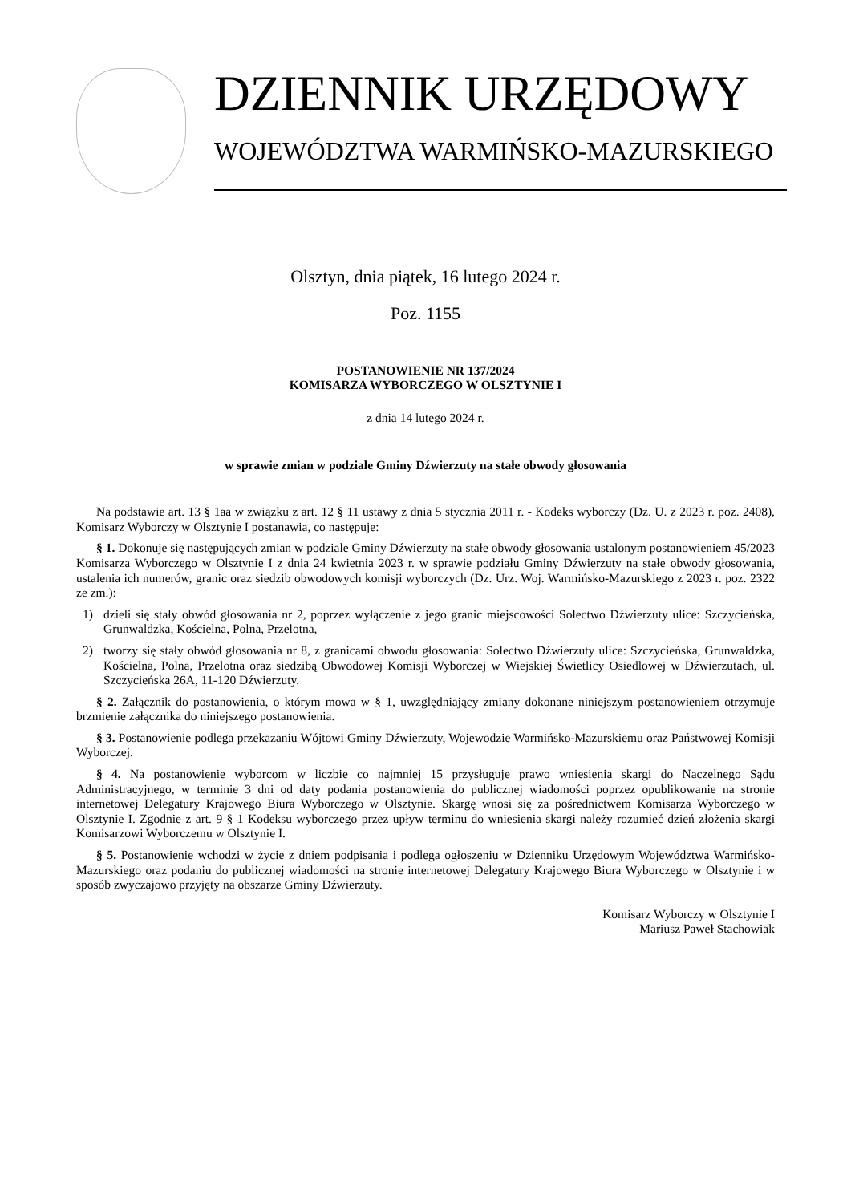DZIENNIK URZĘDOWY
WOJEWÓDZTWA WARMIŃSKO-MAZURSKIEGO
Olsztyn, dnia piątek, 16 lutego 2024 r.
Poz. 1155
POSTANOWIENIE NR 137/2024
KOMISARZA WYBORCZEGO W OLSZTYNIE I
z dnia 14 lutego 2024 r.
w sprawie zmian w podziale Gminy Dźwierzuty na stałe obwody głosowania
Na podstawie art. 13 § 1aa w związku z art. 12 § 11 ustawy z dnia 5 stycznia 2011 r. - Kodeks wyborczy (Dz. U. z 2023 r. poz. 2408), Komisarz Wyborczy w Olsztynie I postanawia, co następuje:
§ 1. Dokonuje się następujących zmian w podziale Gminy Dźwierzuty na stałe obwody głosowania ustalonym postanowieniem 45/2023 Komisarza Wyborczego w Olsztynie I z dnia 24 kwietnia 2023 r. w sprawie podziału Gminy Dźwierzuty na stałe obwody głosowania, ustalenia ich numerów, granic oraz siedzib obwodowych komisji wyborczych (Dz. Urz. Woj. Warmińsko-Mazurskiego z 2023 r. poz. 2322 ze zm.):
1) dzieli się stały obwód głosowania nr 2, poprzez wyłączenie z jego granic miejscowości Sołectwo Dźwierzuty ulice: Szczycieńska, Grunwaldzka, Kościelna, Polna, Przelotna,
2) tworzy się stały obwód głosowania nr 8, z granicami obwodu głosowania: Sołectwo Dźwierzuty ulice: Szczycieńska, Grunwaldzka, Kościelna, Polna, Przelotna oraz siedzibą Obwodowej Komisji Wyborczej w Wiejskiej Świetlicy Osiedlowej w Dźwierzutach, ul. Szczycieńska 26A, 11-120 Dźwierzuty.
§ 2. Załącznik do postanowienia, o którym mowa w § 1, uwzględniający zmiany dokonane niniejszym postanowieniem otrzymuje brzmienie załącznika do niniejszego postanowienia.
§ 3. Postanowienie podlega przekazaniu Wójtowi Gminy Dźwierzuty, Wojewodzie Warmińsko-Mazurskiemu oraz Państwowej Komisji Wyborczej.
§ 4. Na postanowienie wyborcom w liczbie co najmniej 15 przysługuje prawo wniesienia skargi do Naczelnego Sądu Administracyjnego, w terminie 3 dni od daty podania postanowienia do publicznej wiadomości poprzez opublikowanie na stronie internetowej Delegatury Krajowego Biura Wyborczego w Olsztynie. Skargę wnosi się za pośrednictwem Komisarza Wyborczego w Olsztynie I. Zgodnie z art. 9 § 1 Kodeksu wyborczego przez upływ terminu do wniesienia skargi należy rozumieć dzień złożenia skargi Komisarzowi Wyborczemu w Olsztynie I.
§ 5. Postanowienie wchodzi w życie z dniem podpisania i podlega ogłoszeniu w Dzienniku Urzędowym Województwa Warmińsko-Mazurskiego oraz podaniu do publicznej wiadomości na stronie internetowej Delegatury Krajowego Biura Wyborczego w Olsztynie i w sposób zwyczajowo przyjęty na obszarze Gminy Dźwierzuty.
Komisarz Wyborczy w Olsztynie I
Mariusz Paweł Stachowiak